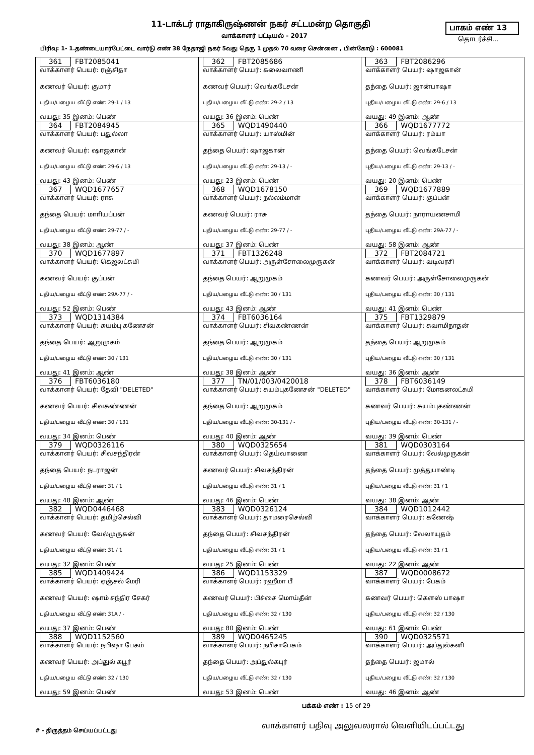11-டாக்டர் ராதாகிருஷ்ணன் நகர் சட்டமன்ற தொகுதி
பாகம் எண் 13
வாக்காளர் பட்டியல் - 2017 தொடர்ச்சி...
பிரிவு: 1- 1.தண்டையார்பேட்டை வார்டு எண் 38 நேதாஜி நகர் 5வது தெரு 1 முதல் 70 வரை சென்னை , பின்கோடு : 600081
| 361 FBT2085041 வாக்காளர் பெயர்: ரஞ்சிதா கணவர் பெயர்: குமார் புதிய/பழைய வீட்டு எண்: 29-1 / 13 வயது: 35 இனம்: பெண் | 362 FBT2085686 வாக்காளர் பெயர்: கலைவாணி கணவர் பெயர்: வெங்கடேசன் புதிய/பழைய வீட்டு எண்: 29-2 / 13 வயது: 36 இனம்: பெண் | 363 FBT2086296 வாக்காளர் பெயர்: ஷாஜகான் தந்தை பெயர்: ஜான்பாஷா புதிய/பழைய வீட்டு எண்: 29-6 / 13 வயது: 49 இனம்: ஆண் |
| 364 FBT2084945 வாக்காளர் பெயர்: பதுல்லா கணவர் பெயர்: ஷாஜகான் புதிய/பழைய வீட்டு எண்: 29-6 / 13 வயது: 43 இனம்: பெண் | 365 WQD1490440 வாக்காளர் பெயர்: யாஸ்மின் தந்தை பெயர்: ஷாஜகான் புதிய/பழைய வீட்டு எண்: 29-13 / - வயது: 23 இனம்: பெண் | 366 WQD1677772 வாக்காளர் பெயர்: ரம்யா தந்தை பெயர்: வெங்கடேசன் புதிய/பழைய வீட்டு எண்: 29-13 / - வயது: 20 இனம்: பெண் |
| 367 WQD1677657 வாக்காளர் பெயர்: ராசு தந்தை பெயர்: மாாியப்பன் புதிய/பழைய வீட்டு எண்: 29-77 / - வயது: 38 இனம்: ஆண் | 368 WQD1678150 வாக்காளர் பெயர்: நல்லம்மாள் கணவர் பெயர்: ராசு புதிய/பழைய வீட்டு எண்: 29-77 / - வயது: 37 இனம்: பெண் | 369 WQD1677889 வாக்காளர் பெயர்: குப்பன் தந்தை பெயர்: நாராயணசாமி புதிய/பழைய வீட்டு எண்: 29A-77 / - வயது: 58 இனம்: ஆண் |
| 370 WQD1677897 வாக்காளர் பெயர்: கெஜலட்சுமி கணவர் பெயர்: குப்பன் புதிய/பழைய வீட்டு எண்: 29A-77 / - வயது: 52 இனம்: பெண் | 371 FBT1326248 வாக்காளர் பெயர்: அருள்சோலைமுருகன் தந்தை பெயர்: ஆறுமுகம் புதிய/பழைய வீட்டு எண்: 30 / 131 வயது: 43 இனம்: ஆண் | 372 FBT2084721 வாக்காளர் பெயர்: வடிவரசி கணவர் பெயர்: அருள்சோலைமுருகன் புதிய/பழைய வீட்டு எண்: 30 / 131 வயது: 41 இனம்: பெண் |
| 373 WQD1314384 வாக்காளர் பெயர்: சுயம்பு கணேசன் தந்தை பெயர்: ஆறுமுகம் புதிய/பழைய வீட்டு எண்: 30 / 131 வயது: 41 இனம்: ஆண் | 374 FBT6036164 வாக்காளர் பெயர்: சிவகண்ணன் தந்தை பெயர்: ஆறுமுகம் புதிய/பழைய வீட்டு எண்: 30 / 131 வயது: 38 இனம்: ஆண் | 375 FBT1329879 வாக்காளர் பெயர்: சுவாமிநாதன் தந்தை பெயர்: ஆறுமுகம் புதிய/பழைய வீட்டு எண்: 30 / 131 வயது: 36 இனம்: ஆண் |
| 376 FBT6036180 வாக்காளர் பெயர்: தேவி "DELETED" கணவர் பெயர்: சிவகண்ணன் புதிய/பழைய வீட்டு எண்: 30 / 131 வயது: 34 இனம்: பெண் | 377 TN/01/003/0420018 வாக்காளர் பெயர்: சுயம்புகணேசன் "DELETED" தந்தை பெயர்: ஆறுமுகம் புதிய/பழைய வீட்டு எண்: 30-131 / - வயது: 40 இனம்: ஆண் | 378 FBT6036149 வாக்காளர் பெயர்: மோகனலட்சுமி கணவர் பெயர்: சுயம்புகண்ணன் புதிய/பழைய வீட்டு எண்: 30-131 / - வயது: 39 இனம்: பெண் |
| 379 WQD0326116 வாக்காளர் பெயர்: சிவசந்திரன் தந்தை பெயர்: நடராஜன் புதிய/பழைய வீட்டு எண்: 31 / 1 வயது: 48 இனம்: ஆண் | 380 WQD0325654 வாக்காளர் பெயர்: தெய்வாணை கணவர் பெயர்: சிவசந்திரன் புதிய/பழைய வீட்டு எண்: 31 / 1 வயது: 46 இனம்: பெண் | 381 WQD0303164 வாக்காளர் பெயர்: வேல்முருகன் தந்தை பெயர்: முத்துபாண்டி புதிய/பழைய வீட்டு எண்: 31 / 1 வயது: 38 இனம்: ஆண் |
| 382 WQD0446468 வாக்காளர் பெயர்: தமிழ்செல்வி கணவர் பெயர்: வேல்முருகன் புதிய/பழைய வீட்டு எண்: 31 / 1 வயது: 32 இனம்: பெண் | 383 WQD0326124 வாக்காளர் பெயர்: தாமரைசெல்வி தந்தை பெயர்: சிவசந்திரன் புதிய/பழைய வீட்டு எண்: 31 / 1 வயது: 25 இனம்: பெண் | 384 WQD1012442 வாக்காளர் பெயர்: கணேஷ் தந்தை பெயர்: வேலாயுதம் புதிய/பழைய வீட்டு எண்: 31 / 1 வயது: 22 இனம்: ஆண் |
| 385 WQD1409424 வாக்காளர் பெயர்: ஏஞ்சல் மேரி கணவர் பெயர்: ஷாம் சந்திர சேகர் புதிய/பழைய வீட்டு எண்: 31A / - வயது: 37 இனம்: பெண் | 386 WQD1153329 வாக்காளர் பெயர்: ரஹீமா பீ கணவர் பெயர்: பிச்சை மொய்தீன் புதிய/பழைய வீட்டு எண்: 32 / 130 வயது: 80 இனம்: பெண் | 387 WQD0008672 வாக்காளர் பெயர்: பேகம் கணவர் பெயர்: கௌஸ் பாஷா புதிய/பழைய வீட்டு எண்: 32 / 130 வயது: 61 இனம்: பெண் |
| 388 WQD1152560 வாக்காளர் பெயர்: நபிஷா பேகம் கணவர் பெயர்: அப்துல் கபூர் புதிய/பழைய வீட்டு எண்: 32 / 130 வயது: 59 இனம்: பெண் | 389 WQD0465245 வாக்காளர் பெயர்: நபிசாபேகம் தந்தை பெயர்: அப்துல்கபுர் புதிய/பழைய வீட்டு எண்: 32 / 130 வயது: 53 இனம்: பெண் | 390 WQD0325571 வாக்காளர் பெயர்: அப்துல்கனி தந்தை பெயர்: ஜமால் புதிய/பழைய வீட்டு எண்: 32 / 130 வயது: 46 இனம்: ஆண் |
பக்கம் எண் : 15 of 29
வாக்காளர் பதிவு அலுவலரால் வெளியிடப்பட்டது
# - திருத்தம் செய்யப்பட்டது